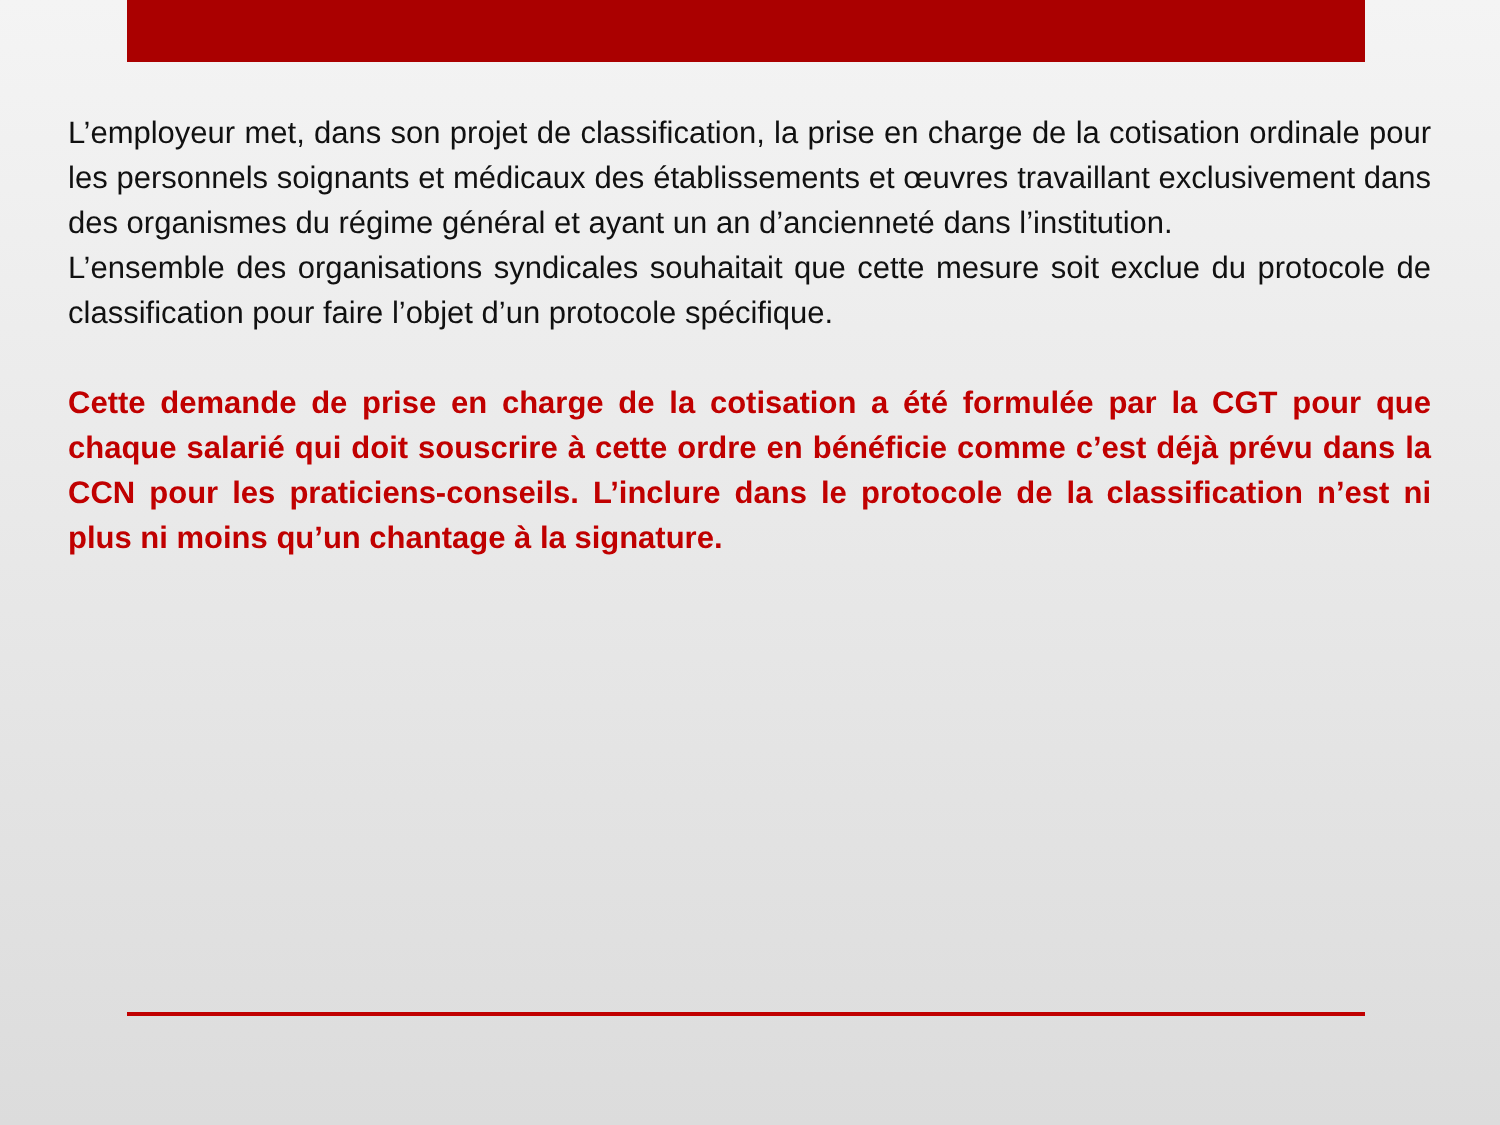L’employeur met, dans son projet de classification, la prise en charge de la cotisation ordinale pour les personnels soignants et médicaux des établissements et œuvres travaillant exclusivement dans des organismes du régime général et ayant un an d’ancienneté dans l’institution.
L’ensemble des organisations syndicales souhaitait que cette mesure soit exclue du protocole de classification pour faire l’objet d’un protocole spécifique.
Cette demande de prise en charge de la cotisation a été formulée par la CGT pour que chaque salarié qui doit souscrire à cette ordre en bénéficie comme c’est déjà prévu dans la CCN pour les praticiens-conseils. L’inclure dans le protocole de la classification n’est ni plus ni moins qu’un chantage à la signature.